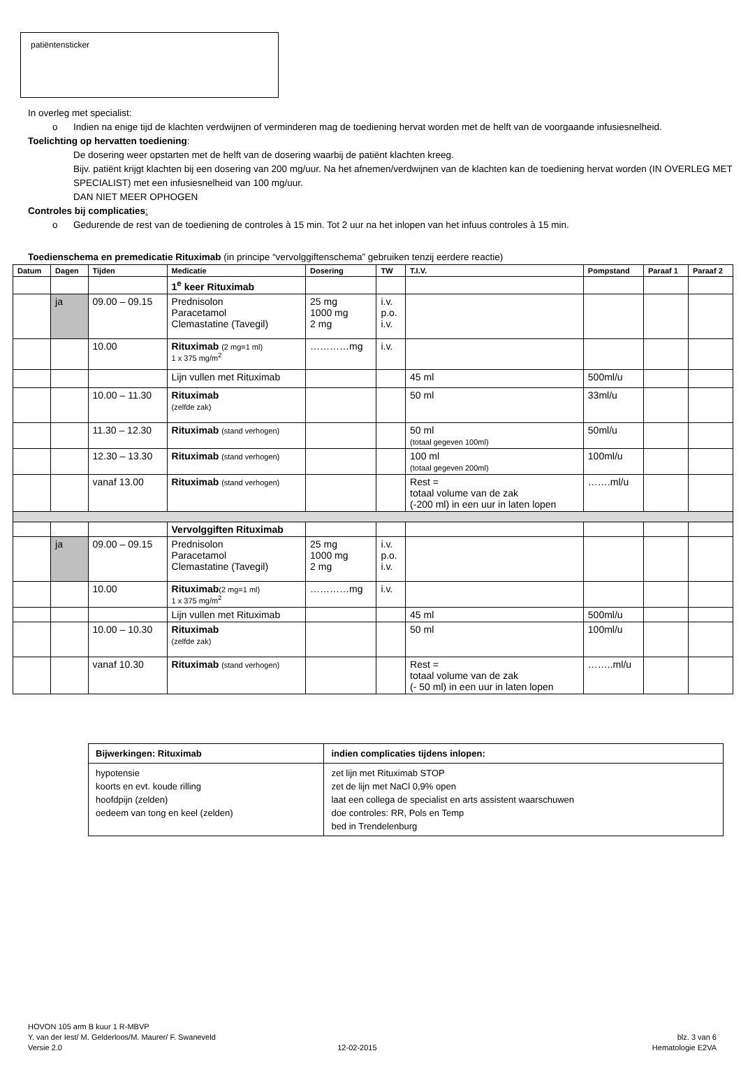patiëntensticker
In overleg met specialist:
o Indien na enige tijd de klachten verdwijnen of verminderen mag de toediening hervat worden met de helft van de voorgaande infusiesnelheid.
Toelichting op hervatten toediening:
De dosering weer opstarten met de helft van de dosering waarbij de patiënt klachten kreeg.
Bijv. patiënt krijgt klachten bij een dosering van 200 mg/uur. Na het afnemen/verdwijnen van de klachten kan de toediening hervat worden (IN OVERLEG MET SPECIALIST) met een infusiesnelheid van 100 mg/uur.
DAN NIET MEER OPHOGEN
Controles bij complicaties:
o Gedurende de rest van de toediening de controles à 15 min. Tot 2 uur na het inlopen van het infuus controles à 15 min.
Toedienschema en premedicatie Rituximab (in principe “vervolggiftenschema” gebruiken tenzij eerdere reactie)
| Datum | Dagen | Tijden | Medicatie | Dosering | TW | T.I.V. | Pompstand | Paraaf 1 | Paraaf 2 |
| --- | --- | --- | --- | --- | --- | --- | --- | --- | --- |
| | | | 1<sup>e</sup> keer Rituximab | | | | | | |
| | ja | 09.00 – 09.15 | Prednisolon Paracetamol Clemastatine (Tavegil) | 25 mg 1000 mg 2 mg | i.v. p.o. i.v. | | | | |
| | | 10.00 | Rituximab (2 mg=1 ml) 1 x 375 mg/m<sup>2</sup> | …………mg | i.v. | | | | |
| | | | Lijn vullen met Rituximab | | | 45 ml | 500ml/u | | |
| | | 10.00 – 11.30 | Rituximab (zelfde zak) | | | 50 ml | 33ml/u | | |
| | | 11.30 – 12.30 | Rituximab (stand verhogen) | | | 50 ml (totaal gegeven 100ml) | 50ml/u | | |
| | | 12.30 – 13.30 | Rituximab (stand verhogen) | | | 100 ml (totaal gegeven 200ml) | 100ml/u | | |
| | | vanaf 13.00 | Rituximab (stand verhogen) | | | Rest = totaal volume van de zak (-200 ml) in een uur in laten lopen | …….ml/u | | |
| | | | Vervolggiften Rituximab | | | | | | |
| | ja | 09.00 – 09.15 | Prednisolon Paracetamol Clemastatine (Tavegil) | 25 mg 1000 mg 2 mg | i.v. p.o. i.v. | | | | |
| | | 10.00 | Rituximab (2 mg=1 ml) 1 x 375 mg/m<sup>2</sup> | …………mg | i.v. | | | | |
| | | | Lijn vullen met Rituximab | | | 45 ml | 500ml/u | | |
| | | 10.00 – 10.30 | Rituximab (zelfde zak) | | | 50 ml | 100ml/u | | |
| | | vanaf 10.30 | Rituximab (stand verhogen) | | | Rest = totaal volume van de zak (- 50 ml) in een uur in laten lopen | ……..ml/u | | |
| Bijwerkingen: Rituximab | indien complicaties tijdens inlopen: |
| --- | --- |
| hypotensie koorts en evt. koude rilling hoofdpijn (zelden) oedeem van tong en keel (zelden) | zet lijn met Rituximab STOP zet de lijn met NaCl 0,9% open laat een collega de specialist en arts assistent waarschuwen doe controles: RR, Pols en Temp bed in Trendelenburg |
HOVON 105 arm B kuur 1 R-MBVP
Y. van der Iest/ M. Gelderloos/M. Maurer/ F. Swaneveld blz. 3 van 6
Versie 2.0 12-02-2015 Hematologie E2VA